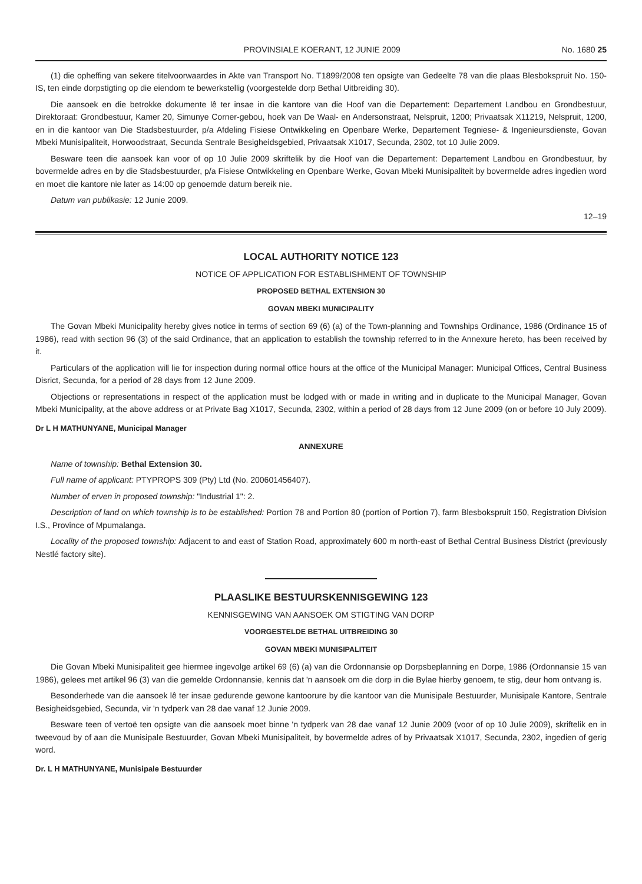PROVINSIALE KOERANT, 12 JUNIE 2009 No. 1680 25
(1) die opheffing van sekere titelvoorwaardes in Akte van Transport No. T1899/2008 ten opsigte van Gedeelte 78 van die plaas Blesbokspruit No. 150-IS, ten einde dorpstigting op die eiendom te bewerkstellig (voorgestelde dorp Bethal Uitbreiding 30).
Die aansoek en die betrokke dokumente lê ter insae in die kantore van die Hoof van die Departement: Departement Landbou en Grondbestuur, Direktoraat: Grondbestuur, Kamer 20, Simunye Corner-gebou, hoek van De Waal- en Andersonstraat, Nelspruit, 1200; Privaatsak X11219, Nelspruit, 1200, en in die kantoor van Die Stadsbestuurder, p/a Afdeling Fisiese Ontwikkeling en Openbare Werke, Departement Tegniese- & Ingenieursdienste, Govan Mbeki Munisipaliteit, Horwoodstraat, Secunda Sentrale Besigheidsgebied, Privaatsak X1017, Secunda, 2302, tot 10 Julie 2009.
Besware teen die aansoek kan voor of op 10 Julie 2009 skriftelik by die Hoof van die Departement: Departement Landbou en Grondbestuur, by bovermelde adres en by die Stadsbestuurder, p/a Fisiese Ontwikkeling en Openbare Werke, Govan Mbeki Munisipaliteit by bovermelde adres ingedien word en moet die kantore nie later as 14:00 op genoemde datum bereik nie.
Datum van publikasie: 12 Junie 2009.
12–19
LOCAL AUTHORITY NOTICE 123
NOTICE OF APPLICATION FOR ESTABLISHMENT OF TOWNSHIP
PROPOSED BETHAL EXTENSION 30
GOVAN MBEKI MUNICIPALITY
The Govan Mbeki Municipality hereby gives notice in terms of section 69 (6) (a) of the Town-planning and Townships Ordinance, 1986 (Ordinance 15 of 1986), read with section 96 (3) of the said Ordinance, that an application to establish the township referred to in the Annexure hereto, has been received by it.
Particulars of the application will lie for inspection during normal office hours at the office of the Municipal Manager: Municipal Offices, Central Business Disrict, Secunda, for a period of 28 days from 12 June 2009.
Objections or representations in respect of the application must be lodged with or made in writing and in duplicate to the Municipal Manager, Govan Mbeki Municipality, at the above address or at Private Bag X1017, Secunda, 2302, within a period of 28 days from 12 June 2009 (on or before 10 July 2009).
Dr L H MATHUNYANE, Municipal Manager
ANNEXURE
Name of township: Bethal Extension 30.
Full name of applicant: PTYPROPS 309 (Pty) Ltd (No. 200601456407).
Number of erven in proposed township: "Industrial 1": 2.
Description of land on which township is to be established: Portion 78 and Portion 80 (portion of Portion 7), farm Blesbokspruit 150, Registration Division I.S., Province of Mpumalanga.
Locality of the proposed township: Adjacent to and east of Station Road, approximately 600 m north-east of Bethal Central Business District (previously Nestlé factory site).
PLAASLIKE BESTUURSKENNISGEWING 123
KENNISGEWING VAN AANSOEK OM STIGTING VAN DORP
VOORGESTELDE BETHAL UITBREIDING 30
GOVAN MBEKI MUNISIPALITEIT
Die Govan Mbeki Munisipaliteit gee hiermee ingevolge artikel 69 (6) (a) van die Ordonnansie op Dorpsbeplanning en Dorpe, 1986 (Ordonnansie 15 van 1986), gelees met artikel 96 (3) van die gemelde Ordonnansie, kennis dat 'n aansoek om die dorp in die Bylae hierby genoem, te stig, deur hom ontvang is.
Besonderhede van die aansoek lê ter insae gedurende gewone kantoorure by die kantoor van die Munisipale Bestuurder, Munisipale Kantore, Sentrale Besigheidsgebied, Secunda, vir 'n tydperk van 28 dae vanaf 12 Junie 2009.
Besware teen of vertoë ten opsigte van die aansoek moet binne 'n tydperk van 28 dae vanaf 12 Junie 2009 (voor of op 10 Julie 2009), skriftelik en in tweevoud by of aan die Munisipale Bestuurder, Govan Mbeki Munisipaliteit, by bovermelde adres of by Privaatsak X1017, Secunda, 2302, ingedien of gerig word.
Dr. L H MATHUNYANE, Munisipale Bestuurder